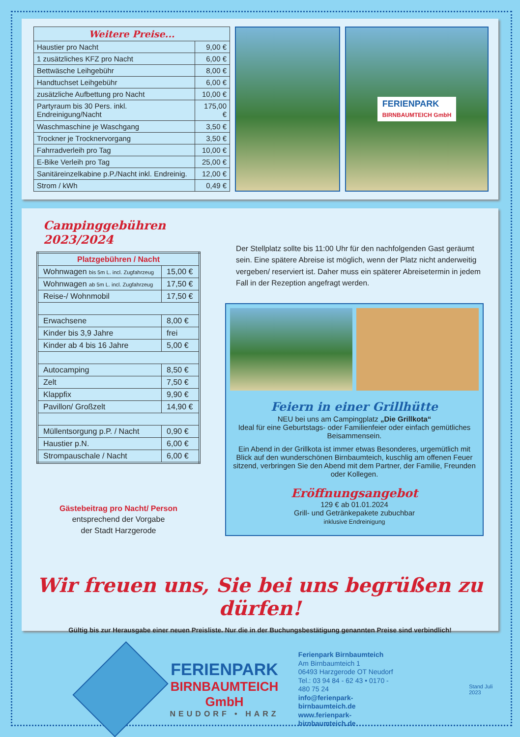| Weitere Preise... | |
| --- | --- |
| Haustier pro Nacht | 9,00 € |
| 1 zusätzliches KFZ pro Nacht | 6,00 € |
| Bettwäsche Leihgebühr | 8,00 € |
| Handtuchset Leihgebühr | 6,00 € |
| zusätzliche Aufbettung pro Nacht | 10,00 € |
| Partyraum bis 30 Pers. inkl. Endreinigung/Nacht | 175,00 € |
| Waschmaschine je Waschgang | 3,50 € |
| Trockner je Trocknervorgang | 3,50 € |
| Fahrradverleih pro Tag | 10,00 € |
| E-Bike Verleih pro Tag | 25,00 € |
| Sanitäreinzelkabine p.P./Nacht inkl. Endreinig. | 12,00 € |
| Strom / kWh | 0,49 € |
FERIENPARK
BIRNBAUMTEICH GmbH
Campinggebühren 2023/2024
| Platzgebühren / Nacht | |
| --- | --- |
| Wohnwagen bis 5m L. incl. Zugfahrzeug | 15,00 € |
| Wohnwagen ab 5m L. incl. Zugfahrzeug | 17,50 € |
| Reise-/ Wohnmobil | 17,50 € |
| Erwachsene | 8,00 € |
| Kinder bis 3,9 Jahre | frei |
| Kinder ab 4 bis 16 Jahre | 5,00 € |
| Autocamping | 8,50 € |
| Zelt | 7,50 € |
| Klappfix | 9,90 € |
| Pavillon/ Großzelt | 14,90 € |
| Müllentsorgung p.P. / Nacht | 0,90 € |
| Haustier p.N. | 6,00 € |
| Strompauschale / Nacht | 6,00 € |
Gästebeitrag pro Nacht/ Person
entsprechend der Vorgabe
der Stadt Harzgerode
Der Stellplatz sollte bis 11:00 Uhr für den nachfolgenden Gast geräumt sein. Eine spätere Abreise ist möglich, wenn der Platz nicht anderweitig vergeben/ reserviert ist. Daher muss ein späterer Abreisetermin in jedem Fall in der Rezeption angefragt werden.
Feiern in einer Grillhütte
NEU bei uns am Campingplatz „Die Grillkota“
Ideal für eine Geburtstags- oder Familienfeier oder einfach gemütliches Beisammensein.
Ein Abend in der Grillkota ist immer etwas Besonderes, urgemütlich mit Blick auf den wunderschönen Birnbaumteich, kuschlig am offenen Feuer sitzend, verbringen Sie den Abend mit dem Partner, der Familie, Freunden oder Kollegen.
Eröffnungsangebot
129 € ab 01.01.2024
Grill- und Getränkepakete zubuchbar
inklusive Endreinigung
Wir freuen uns, Sie bei uns begrüßen zu dürfen!
Gültig bis zur Herausgabe einer neuen Preisliste. Nur die in der Buchungsbestätigung genannten Preise sind verbindlich!
FERIENPARK
BIRNBAUMTEICH GmbH
NEUDORF • HARZ
Ferienpark Birnbaumteich
Am Birnbaumteich 1
06493 Harzgerode OT Neudorf
Tel.: 03 94 84 - 62 43 • 0170 - 480 75 24
info@ferienpark-birnbaumteich.de
www.ferienpark-birnbaumteich.de
Stand Juli 2023